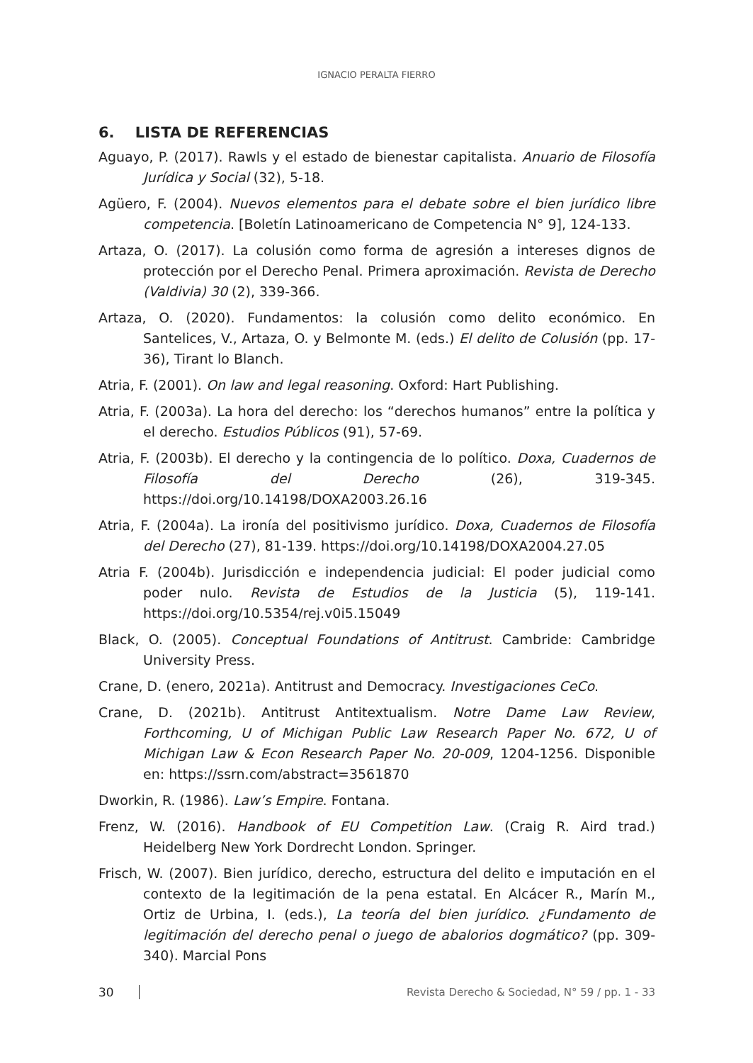IGNACIO PERALTA FIERRO
6. LISTA DE REFERENCIAS
Aguayo, P. (2017). Rawls y el estado de bienestar capitalista. Anuario de Filosofía Jurídica y Social (32), 5-18.
Agüero, F. (2004). Nuevos elementos para el debate sobre el bien jurídico libre competencia. [Boletín Latinoamericano de Competencia N° 9], 124-133.
Artaza, O. (2017). La colusión como forma de agresión a intereses dignos de protección por el Derecho Penal. Primera aproximación. Revista de Derecho (Valdivia) 30 (2), 339-366.
Artaza, O. (2020). Fundamentos: la colusión como delito económico. En Santelices, V., Artaza, O. y Belmonte M. (eds.) El delito de Colusión (pp. 17-36), Tirant lo Blanch.
Atria, F. (2001). On law and legal reasoning. Oxford: Hart Publishing.
Atria, F. (2003a). La hora del derecho: los “derechos humanos” entre la política y el derecho. Estudios Públicos (91), 57-69.
Atria, F. (2003b). El derecho y la contingencia de lo político. Doxa, Cuadernos de Filosofía del Derecho (26), 319-345. https://doi.org/10.14198/DOXA2003.26.16
Atria, F. (2004a). La ironía del positivismo jurídico. Doxa, Cuadernos de Filosofía del Derecho (27), 81-139. https://doi.org/10.14198/DOXA2004.27.05
Atria F. (2004b). Jurisdicción e independencia judicial: El poder judicial como poder nulo. Revista de Estudios de la Justicia (5), 119-141. https://doi.org/10.5354/rej.v0i5.15049
Black, O. (2005). Conceptual Foundations of Antitrust. Cambride: Cambridge University Press.
Crane, D. (enero, 2021a). Antitrust and Democracy. Investigaciones CeCo.
Crane, D. (2021b). Antitrust Antitextualism. Notre Dame Law Review, Forthcoming, U of Michigan Public Law Research Paper No. 672, U of Michigan Law & Econ Research Paper No. 20-009, 1204-1256. Disponible en: https://ssrn.com/abstract=3561870
Dworkin, R. (1986). Law’s Empire. Fontana.
Frenz, W. (2016). Handbook of EU Competition Law. (Craig R. Aird trad.) Heidelberg New York Dordrecht London. Springer.
Frisch, W. (2007). Bien jurídico, derecho, estructura del delito e imputación en el contexto de la legitimación de la pena estatal. En Alcácer R., Marín M., Ortiz de Urbina, I. (eds.), La teoría del bien jurídico. ¿Fundamento de legitimación del derecho penal o juego de abalorios dogmático? (pp. 309-340). Marcial Pons
30 Revista Derecho & Sociedad, N° 59 / pp. 1 - 33